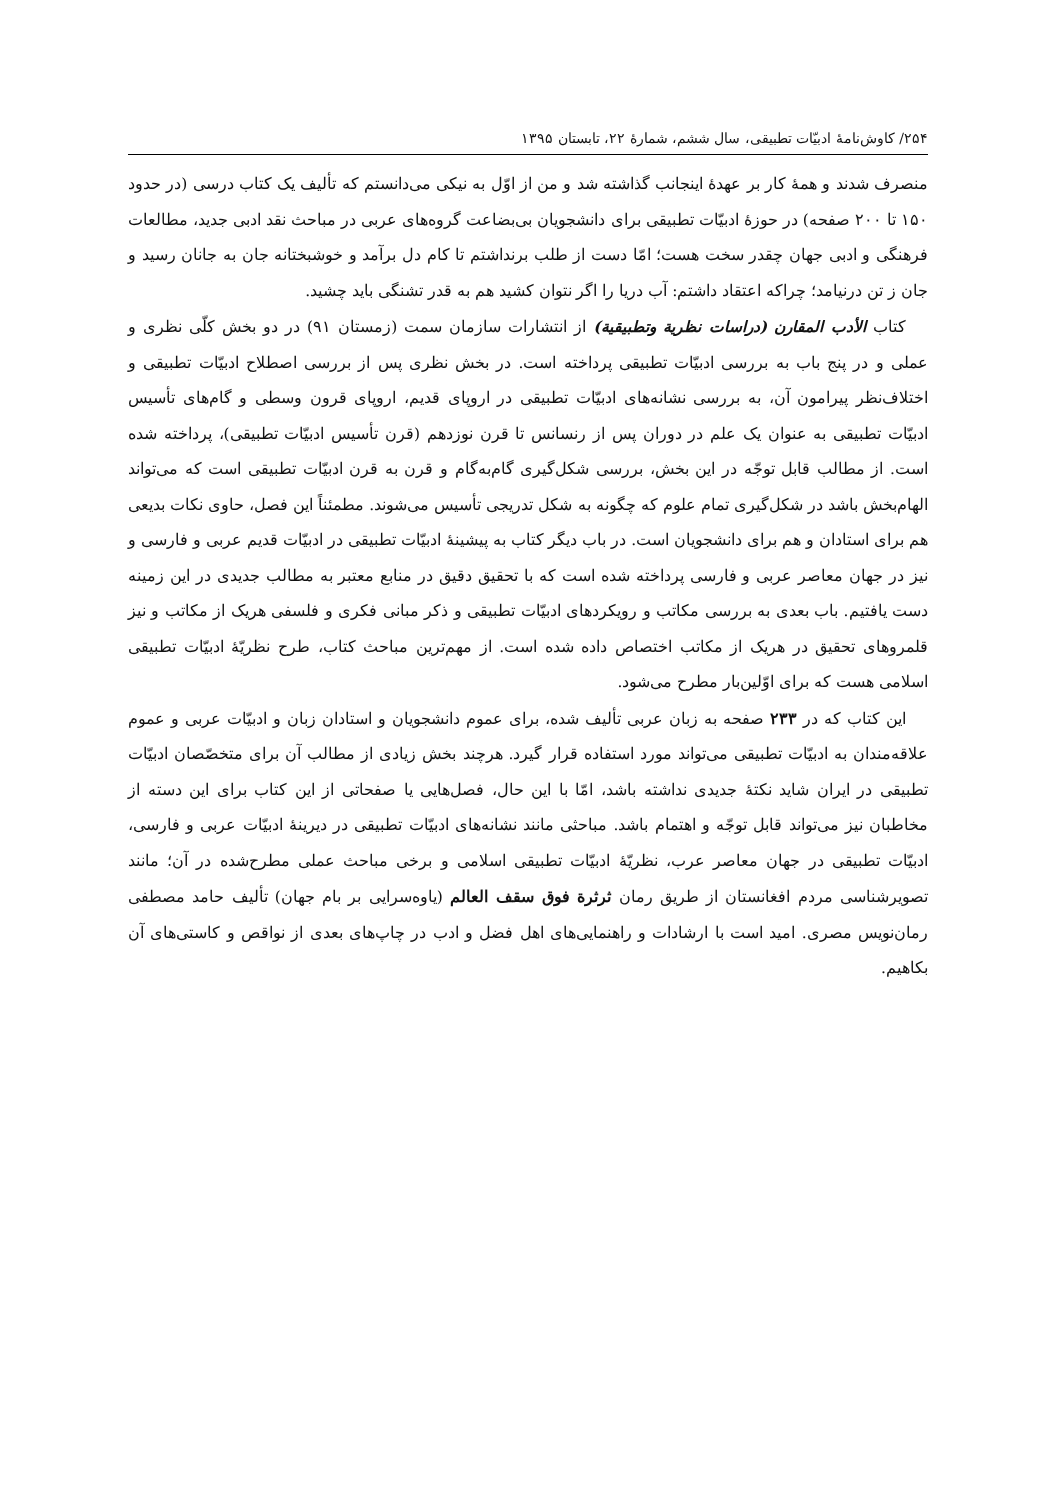۲۵۴/ کاوش‌نامهٔ ادبیّات تطبیقی، سال ششم، شمارهٔ ۲۲، تابستان ۱۳۹۵
منصرف شدند و همهٔ کار بر عهدهٔ اینجانب گذاشته شد و من از اوّل به نیکی می‌دانستم که تألیف یک کتاب درسی (در حدود ۱۵۰ تا ۲۰۰ صفحه) در حوزهٔ ادبیّات تطبیقی برای دانشجویان بی‌بضاعت گروه‌های عربی در مباحث نقد ادبی جدید، مطالعات فرهنگی و ادبی جهان چقدر سخت هست؛ امّا دست از طلب برنداشتم تا کام دل برآمد و خوشبختانه جان به جانان رسید و جان ز تن درنیامد؛ چراکه اعتقاد داشتم: آب دریا را اگر نتوان کشید هم به قدر تشنگی باید چشید.
کتاب الأدب المقارن (دراسات نظرية وتطبيقية) از انتشارات سازمان سمت (زمستان ۹۱) در دو بخش کلّی نظری و عملی و در پنج باب به بررسی ادبیّات تطبیقی پرداخته است. در بخش نظری پس از بررسی اصطلاح ادبیّات تطبیقی و اختلاف‌نظر پیرامون آن، به بررسی نشانه‌های ادبیّات تطبیقی در اروپای قدیم، اروپای قرون وسطی و گام‌های تأسیس ادبیّات تطبیقی به عنوان یک علم در دوران پس از رنسانس تا قرن نوزدهم (قرن تأسیس ادبیّات تطبیقی)، پرداخته شده است. از مطالب قابل توجّه در این بخش، بررسی شکل‌گیری گام‌به‌گام و قرن به قرن ادبیّات تطبیقی است که می‌تواند الهام‌بخش باشد در شکل‌گیری تمام علوم که چگونه به شکل تدریجی تأسیس می‌شوند. مطمئناً این فصل، حاوی نکات بدیعی هم برای استادان و هم برای دانشجویان است. در باب دیگر کتاب به پیشینهٔ ادبیّات تطبیقی در ادبیّات قدیم عربی و فارسی و نیز در جهان معاصر عربی و فارسی پرداخته شده است که با تحقیق دقیق در منابع معتبر به مطالب جدیدی در این زمینه دست یافتیم. باب بعدی به بررسی مکاتب و رویکردهای ادبیّات تطبیقی و ذکر مبانی فکری و فلسفی هریک از مکاتب و نیز قلمروهای تحقیق در هریک از مکاتب اختصاص داده شده است. از مهم‌ترین مباحث کتاب، طرح نظریّهٔ ادبیّات تطبیقی اسلامی هست که برای اوّلین‌بار مطرح می‌شود.
این کتاب که در ۲۳۳ صفحه به زبان عربی تألیف شده، برای عموم دانشجویان و استادان زبان و ادبیّات عربی و عموم علاقه‌مندان به ادبیّات تطبیقی می‌تواند مورد استفاده قرار گیرد. هرچند بخش زیادی از مطالب آن برای متخصّصان ادبیّات تطبیقی در ایران شاید نکتهٔ جدیدی نداشته باشد، امّا با این حال، فصل‌هایی یا صفحاتی از این کتاب برای این دسته از مخاطبان نیز می‌تواند قابل توجّه و اهتمام باشد. مباحثی مانند نشانه‌های ادبیّات تطبیقی در دیرینهٔ ادبیّات عربی و فارسی، ادبیّات تطبیقی در جهان معاصر عرب، نظریّهٔ ادبیّات تطبیقی اسلامی و برخی مباحث عملی مطرح‌شده در آن؛ مانند تصویرشناسی مردم افغانستان از طریق رمان ثرثرة فوق سقف العالم (یاوه‌سرایی بر بام جهان) تألیف حامد مصطفی رمان‌نویس مصری. امید است با ارشادات و راهنمایی‌های اهل فضل و ادب در چاپ‌های بعدی از نواقص و کاستی‌های آن بکاهیم.